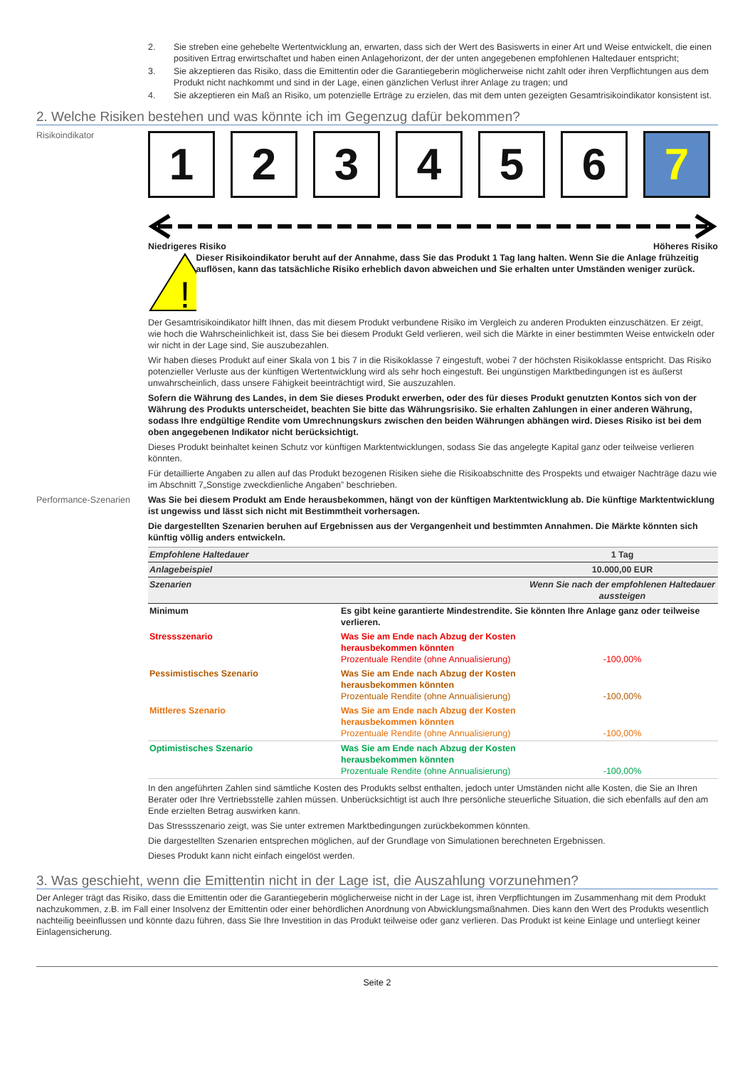2. Sie streben eine gehebelte Wertentwicklung an, erwarten, dass sich der Wert des Basiswerts in einer Art und Weise entwickelt, die einen positiven Ertrag erwirtschaftet und haben einen Anlagehorizont, der der unten angegebenen empfohlenen Haltedauer entspricht;
3. Sie akzeptieren das Risiko, dass die Emittentin oder die Garantiegeberin möglicherweise nicht zahlt oder ihren Verpflichtungen aus dem Produkt nicht nachkommt und sind in der Lage, einen gänzlichen Verlust ihrer Anlage zu tragen; und
4. Sie akzeptieren ein Maß an Risiko, um potenzielle Erträge zu erzielen, das mit dem unten gezeigten Gesamtrisikoindikator konsistent ist.
2. Welche Risiken bestehen und was könnte ich im Gegenzug dafür bekommen?
Risikoindikator
1 2 3 4 5 6 7
Niedrigeres Risiko Höheres Risiko
!
Dieser Risikoindikator beruht auf der Annahme, dass Sie das Produkt 1 Tag lang halten. Wenn Sie die Anlage frühzeitig auflösen, kann das tatsächliche Risiko erheblich davon abweichen und Sie erhalten unter Umständen weniger zurück.
Der Gesamtrisikoindikator hilft Ihnen, das mit diesem Produkt verbundene Risiko im Vergleich zu anderen Produkten einzuschätzen. Er zeigt, wie hoch die Wahrscheinlichkeit ist, dass Sie bei diesem Produkt Geld verlieren, weil sich die Märkte in einer bestimmten Weise entwickeln oder wir nicht in der Lage sind, Sie auszubezahlen.
Wir haben dieses Produkt auf einer Skala von 1 bis 7 in die Risikoklasse 7 eingestuft, wobei 7 der höchsten Risikoklasse entspricht. Das Risiko potenzieller Verluste aus der künftigen Wertentwicklung wird als sehr hoch eingestuft. Bei ungünstigen Marktbedingungen ist es äußerst unwahrscheinlich, dass unsere Fähigkeit beeinträchtigt wird, Sie auszuzahlen.
Sofern die Währung des Landes, in dem Sie dieses Produkt erwerben, oder des für dieses Produkt genutzten Kontos sich von der Währung des Produkts unterscheidet, beachten Sie bitte das Währungsrisiko. Sie erhalten Zahlungen in einer anderen Währung, sodass Ihre endgültige Rendite vom Umrechnungskurs zwischen den beiden Währungen abhängen wird. Dieses Risiko ist bei dem oben angegebenen Indikator nicht berücksichtigt.
Dieses Produkt beinhaltet keinen Schutz vor künftigen Marktentwicklungen, sodass Sie das angelegte Kapital ganz oder teilweise verlieren könnten.
Für detaillierte Angaben zu allen auf das Produkt bezogenen Risiken siehe die Risikoabschnitte des Prospekts und etwaiger Nachträge dazu wie im Abschnitt 7„Sonstige zweckdienliche Angaben” beschrieben.
Performance-Szenarien
Was Sie bei diesem Produkt am Ende herausbekommen, hängt von der künftigen Marktentwicklung ab. Die künftige Marktentwicklung ist ungewiss und lässt sich nicht mit Bestimmtheit vorhersagen.
Die dargestellten Szenarien beruhen auf Ergebnissen aus der Vergangenheit und bestimmten Annahmen. Die Märkte könnten sich künftig völlig anders entwickeln.
| Empfohlene Haltedauer | | 1 Tag |
| Anlagebeispiel | | 10.000,00 EUR |
| Szenarien | | Wenn Sie nach der empfohlenen Haltedauer aussteigen |
| Minimum | Es gibt keine garantierte Mindestrendite. Sie könnten Ihre Anlage ganz oder teilweise verlieren. | |
| Stressszenario | Was Sie am Ende nach Abzug der Kosten herausbekommen könnten Prozentuale Rendite (ohne Annualisierung) | -100,00% |
| Pessimistisches Szenario | Was Sie am Ende nach Abzug der Kosten herausbekommen könnten Prozentuale Rendite (ohne Annualisierung) | -100,00% |
| Mittleres Szenario | Was Sie am Ende nach Abzug der Kosten herausbekommen könnten Prozentuale Rendite (ohne Annualisierung) | -100,00% |
| Optimistisches Szenario | Was Sie am Ende nach Abzug der Kosten herausbekommen könnten Prozentuale Rendite (ohne Annualisierung) | -100,00% |
In den angeführten Zahlen sind sämtliche Kosten des Produkts selbst enthalten, jedoch unter Umständen nicht alle Kosten, die Sie an Ihren Berater oder Ihre Vertriebsstelle zahlen müssen. Unberücksichtigt ist auch Ihre persönliche steuerliche Situation, die sich ebenfalls auf den am Ende erzielten Betrag auswirken kann.
Das Stressszenario zeigt, was Sie unter extremen Marktbedingungen zurückbekommen könnten.
Die dargestellten Szenarien entsprechen möglichen, auf der Grundlage von Simulationen berechneten Ergebnissen.
Dieses Produkt kann nicht einfach eingelöst werden.
3. Was geschieht, wenn die Emittentin nicht in der Lage ist, die Auszahlung vorzunehmen?
Der Anleger trägt das Risiko, dass die Emittentin oder die Garantiegeberin möglicherweise nicht in der Lage ist, ihren Verpflichtungen im Zusammenhang mit dem Produkt nachzukommen, z.B. im Fall einer Insolvenz der Emittentin oder einer behördlichen Anordnung von Abwicklungsmaßnahmen. Dies kann den Wert des Produkts wesentlich nachteilig beeinflussen und könnte dazu führen, dass Sie Ihre Investition in das Produkt teilweise oder ganz verlieren. Das Produkt ist keine Einlage und unterliegt keiner Einlagensicherung.
Seite 2